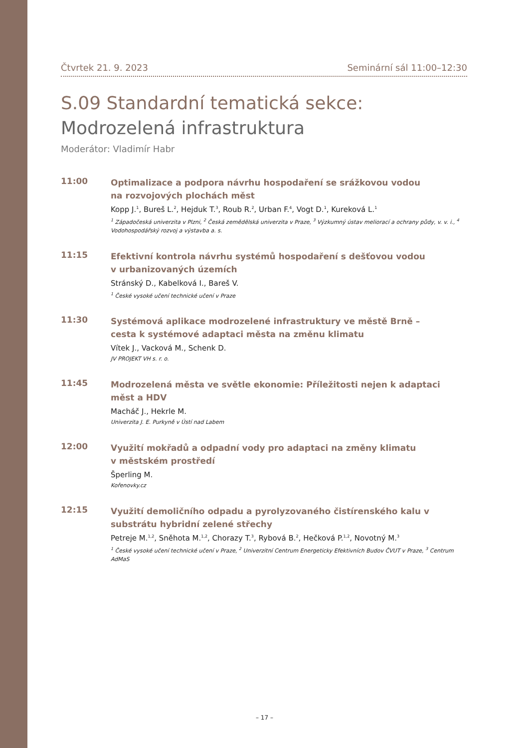Čtvrtek 21. 9. 2023 Seminární sál 11:00–12:30
S.09 Standardní tematická sekce:
Modrozelená infrastruktura
Moderátor: Vladimír Habr
11:00
Optimalizace a podpora návrhu hospodaření se srážkovou vodou
na rozvojových plochách měst
Kopp J.<sup>1</sup>, Bureš L.<sup>2</sup>, Hejduk T.<sup>3</sup>, Roub R.<sup>2</sup>, Urban F.<sup>4</sup>, Vogt D.<sup>1</sup>, Kureková L.<sup>1</sup>
<sup>1</sup> Západočeská univerzita v Plzni, <sup>2</sup> Česká zemědělská univerzita v Praze, <sup>3</sup> Výzkumný ústav meliorací a ochrany půdy, v. v. i., <sup>4</sup> Vodohospodářský rozvoj a výstavba a. s.
11:15
Efektivní kontrola návrhu systémů hospodaření s dešťovou vodou
v urbanizovaných územích
Stránský D., Kabelková I., Bareš V.
<sup>1</sup> České vysoké učení technické učení v Praze
11:30
Systémová aplikace modrozelené infrastruktury ve městě Brně –
cesta k systémové adaptaci města na změnu klimatu
Vítek J., Vacková M., Schenk D.
JV PROJEKT VH s. r. o.
11:45
Modrozelená města ve světle ekonomie: Příležitosti nejen k adaptaci
měst a HDV
Macháč J., Hekrle M.
Univerzita J. E. Purkyně v Ústí nad Labem
12:00
Využití mokřadů a odpadní vody pro adaptaci na změny klimatu
v městském prostředí
Šperling M.
Kořenovky.cz
12:15
Využití demoličního odpadu a pyrolyzovaného čistírenského kalu v substrátu hybridní zelené střechy
Petreje M.<sup>1,2</sup>, Sněhota M.<sup>1,2</sup>, Chorazy T.<sup>3</sup>, Rybová B.<sup>2</sup>, Hečková P.<sup>1,2</sup>, Novotný M.<sup>3</sup>
<sup>1</sup> České vysoké učení technické učení v Praze, <sup>2</sup> Univerzitní Centrum Energeticky Efektivních Budov ČVUT v Praze, <sup>3</sup> Centrum AdMaS
– 17 –